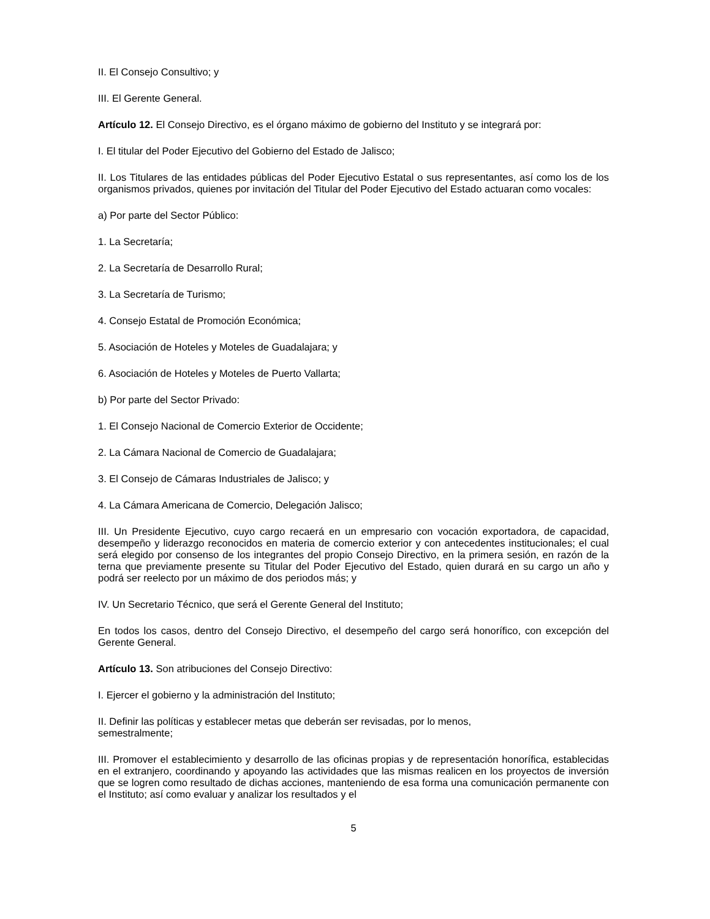II. El Consejo Consultivo; y
III. El Gerente General.
Artículo 12. El Consejo Directivo, es el órgano máximo de gobierno del Instituto y se integrará por:
I. El titular del Poder Ejecutivo del Gobierno del Estado de Jalisco;
II. Los Titulares de las entidades públicas del Poder Ejecutivo Estatal o sus representantes, así como los de los organismos privados, quienes por invitación del Titular del Poder Ejecutivo del Estado actuaran como vocales:
a) Por parte del Sector Público:
1. La Secretaría;
2. La Secretaría de Desarrollo Rural;
3. La Secretaría de Turismo;
4. Consejo Estatal de Promoción Económica;
5. Asociación de Hoteles y Moteles de Guadalajara; y
6. Asociación de Hoteles y Moteles de Puerto Vallarta;
b) Por parte del Sector Privado:
1. El Consejo Nacional de Comercio Exterior de Occidente;
2. La Cámara Nacional de Comercio de Guadalajara;
3. El Consejo de Cámaras Industriales de Jalisco; y
4. La Cámara Americana de Comercio, Delegación Jalisco;
III. Un Presidente Ejecutivo, cuyo cargo recaerá en un empresario con vocación exportadora, de capacidad, desempeño y liderazgo reconocidos en materia de comercio exterior y con antecedentes institucionales; el cual será elegido por consenso de los integrantes del propio Consejo Directivo, en la primera sesión, en razón de la terna que previamente presente su Titular del Poder Ejecutivo del Estado, quien durará en su cargo un año y podrá ser reelecto por un máximo de dos periodos más; y
IV. Un Secretario Técnico, que será el Gerente General del Instituto;
En todos los casos, dentro del Consejo Directivo, el desempeño del cargo será honorífico, con excepción del Gerente General.
Artículo 13. Son atribuciones del Consejo Directivo:
I. Ejercer el gobierno y la administración del Instituto;
II. Definir las políticas y establecer metas que deberán ser revisadas, por lo menos,
semestralmente;
III. Promover el establecimiento y desarrollo de las oficinas propias y de representación honorífica, establecidas en el extranjero, coordinando y apoyando las actividades que las mismas realicen en los proyectos de inversión que se logren como resultado de dichas acciones, manteniendo de esa forma una comunicación permanente con el Instituto; así como evaluar y analizar los resultados y el
5